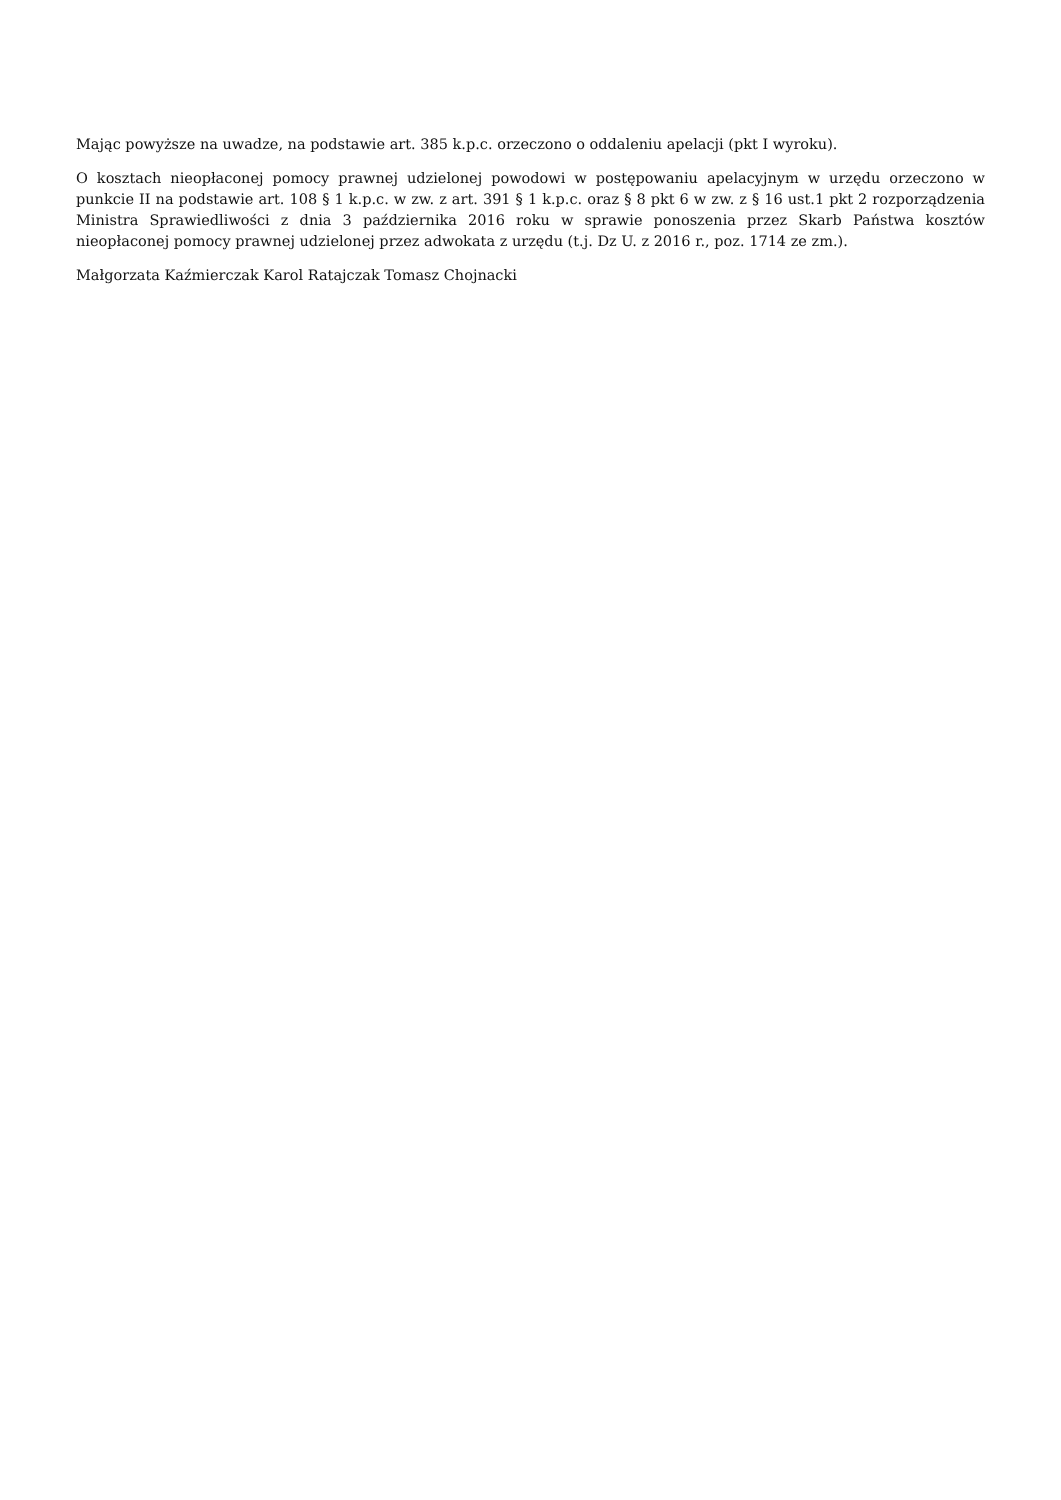Mając powyższe na uwadze, na podstawie art. 385 k.p.c. orzeczono o oddaleniu apelacji (pkt I wyroku).
O kosztach nieopłaconej pomocy prawnej udzielonej powodowi w postępowaniu apelacyjnym w urzędu orzeczono w punkcie II na podstawie art. 108 § 1 k.p.c. w zw. z art. 391 § 1 k.p.c. oraz § 8 pkt 6 w zw. z § 16 ust.1 pkt 2 rozporządzenia Ministra Sprawiedliwości z dnia 3 października 2016 roku w sprawie ponoszenia przez Skarb Państwa kosztów nieopłaconej pomocy prawnej udzielonej przez adwokata z urzędu (t.j. Dz U. z 2016 r., poz. 1714 ze zm.).
Małgorzata Kaźmierczak Karol Ratajczak Tomasz Chojnacki